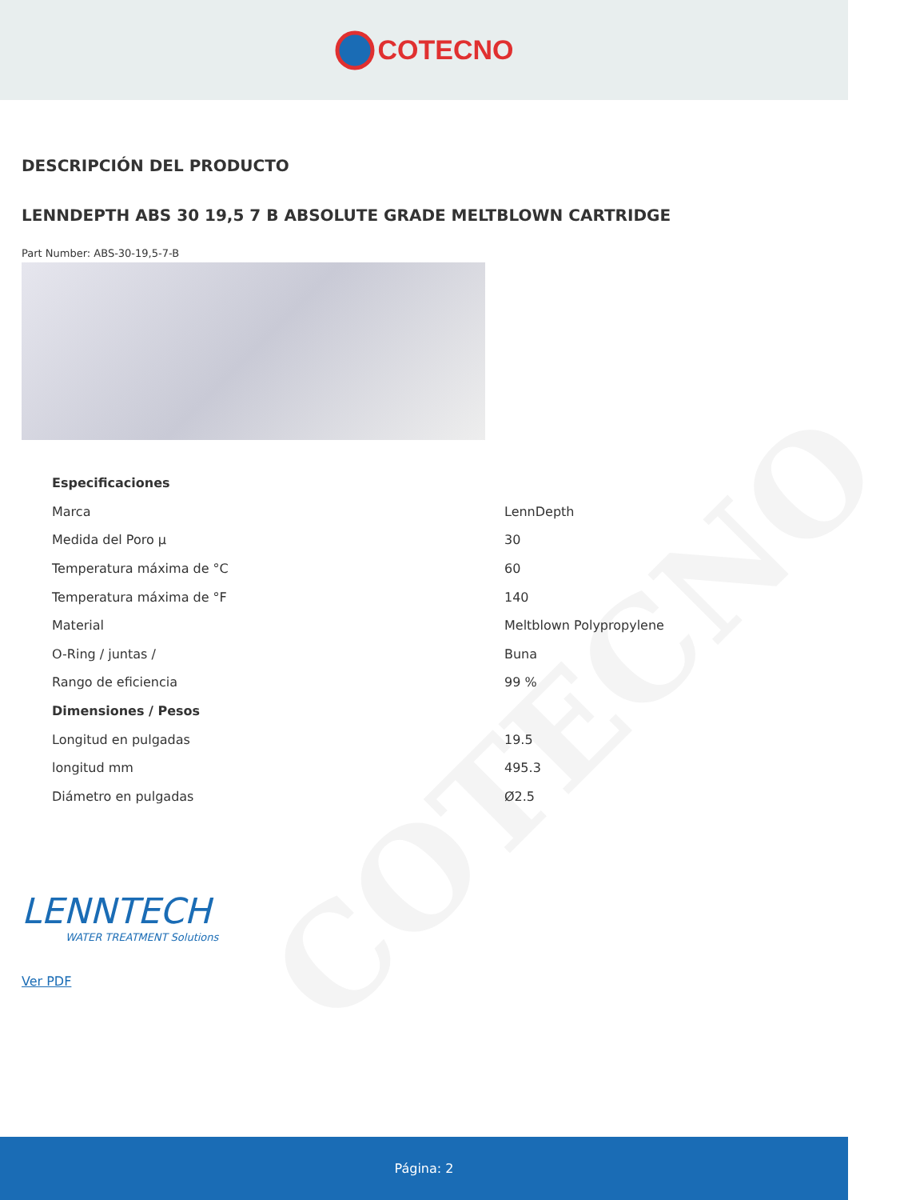COTECNO
COTECNO
DESCRIPCIÓN DEL PRODUCTO
LENNDEPTH ABS 30 19,5 7 B ABSOLUTE GRADE MELTBLOWN CARTRIDGE
Part Number: ABS-30-19,5-7-B
| Especificaciones | |
| --- | --- |
| Marca | LennDepth |
| Medida del Poro µ | 30 |
| Temperatura máxima de °C | 60 |
| Temperatura máxima de °F | 140 |
| Material | Meltblown Polypropylene |
| O-Ring / juntas / | Buna |
| Rango de eficiencia | 99 % |
| Dimensiones / Pesos | |
| Longitud en pulgadas | 19.5 |
| longitud mm | 495.3 |
| Diámetro en pulgadas | Ø2.5 |
LENNTECH
WATER TREATMENT Solutions
Ver PDF
Página: 2